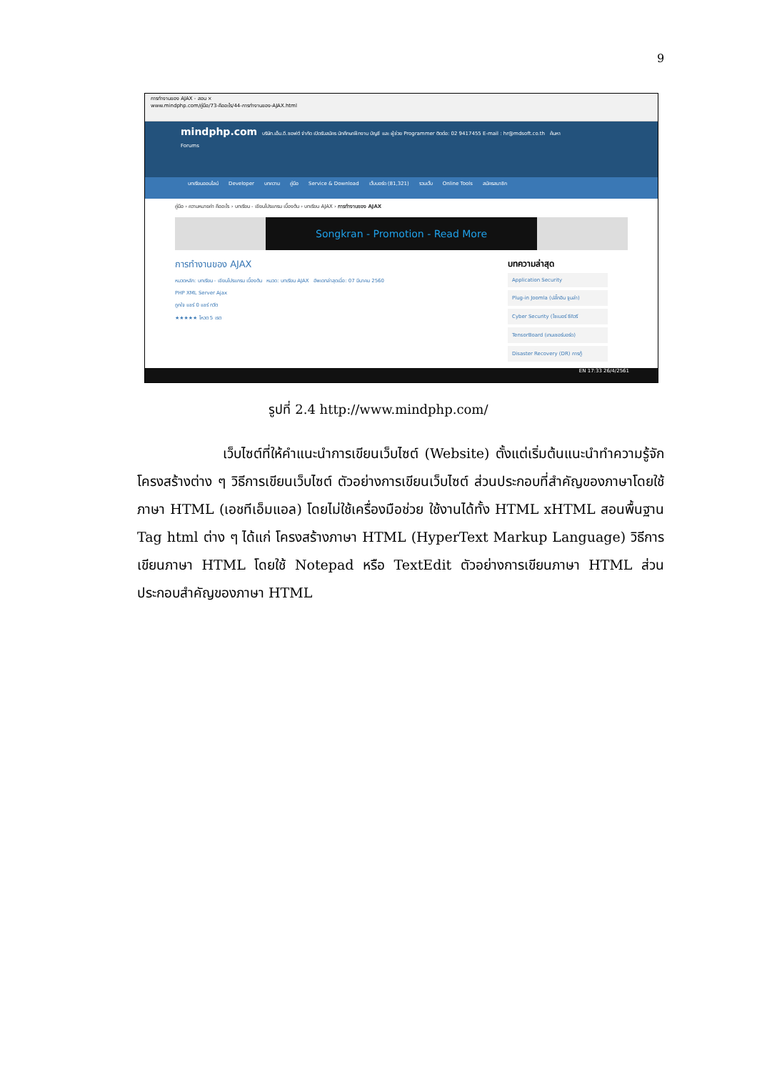9
การทำงานของ AJAX - สอน ×
www.mindphp.com/คู่มือ/73-คืออะไร/44-การทำงานของ-AJAX.html
mindphp.com บริษัท.เอ็ม.ดี.ซอฟต์ จำกัด เปิดรับสมัคร นักศึกษาฝึกงาน บัญชี และ ผู้ช่วย Programmer ติดต่อ: 02 9417455 E-mail : hr@mdsoft.co.th ค้นหา
Forums
บทเรียนออนไลน์ Developer บทความ คู่มือ Service & Download เว็บบอร์ด (81,321) รวมเว็บ Online Tools สมัครสมาชิก
คู่มือ › ความหมายคำ คืออะไร › บทเรียน - เขียนโปรแกรม เบื้องต้น › บทเรียน AJAX › การทำงานของ AJAX
Songkran - Promotion - Read More
การทำงานของ AJAX
หมวดหลัก: บทเรียน - เขียนโปรแกรม เบื้องต้น หมวด: บทเรียน AJAX อัพเดทล่าสุดเมื่อ: 07 มีนาคม 2560
PHP XML Server Ajax
ถูกใจ แชร์ 0 แชร์ ทวีต
★★★★★ โหวต 5 เรต
บทความล่าสุด
Application Security
Plug-in Joomla (ปลั๊กอิน จูมล่า)
Cyber Security (ไซเบอร์ ซีคิวรี
TensorBoard (เทนเซอร์บอร์ด)
Disaster Recovery (DR) การกู้
EN 17:33 26/4/2561
รูปที่ 2.4 http://www.mindphp.com/
เว็บไซต์ที่ให้คำแนะนำการเขียนเว็บไซต์ (Website) ตั้งแต่เริ่มต้นแนะนำทำความรู้จักโครงสร้างต่าง ๆ วิธีการเขียนเว็บไซต์ ตัวอย่างการเขียนเว็บไซต์ ส่วนประกอบที่สำคัญของภาษาโดยใช้ภาษา HTML (เอชทีเอ็มแอล) โดยไม่ใช้เครื่องมือช่วย ใช้งานได้ทั้ง HTML xHTML สอนพื้นฐาน Tag html ต่าง ๆ ได้แก่ โครงสร้างภาษา HTML (HyperText Markup Language) วิธีการเขียนภาษา HTML โดยใช้ Notepad หรือ TextEdit ตัวอย่างการเขียนภาษา HTML ส่วนประกอบสำคัญของภาษา HTML